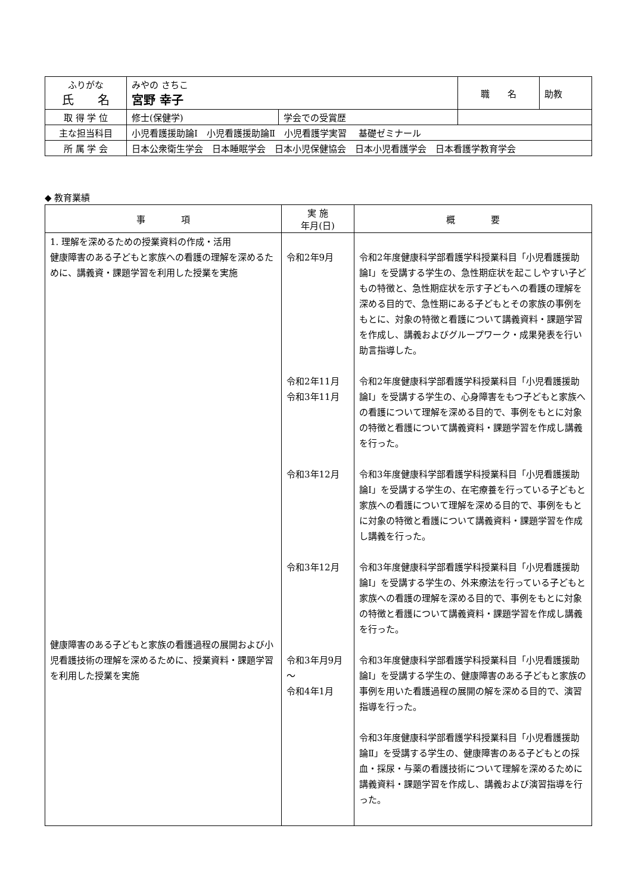| ふりがな 氏 名 | みやの さちこ 宮野 幸子 | | 職 名 | 助教 |
| 取 得 学 位 | 修士(保健学) | 学会での受賞歴 | | |
| 主な担当科目 | 小児看護援助論Ⅰ 小児看護援助論Ⅱ 小児看護学実習 基礎ゼミナール | | | |
| 所 属 学 会 | 日本公衆衛生学会 日本睡眠学会 日本小児保健協会 日本小児看護学会 日本看護学教育学会 | | | |
◆ 教育業績
| 事 項 | 実 施 年月(日) | 概 要 |
| --- | --- | --- |
| 1. 理解を深めるための授業資料の作成・活用 健康障害のある子どもと家族への看護の理解を深めるために、講義資・課題学習を利用した授業を実施 健康障害のある子どもと家族の看護過程の展開および小児看護技術の理解を深めるために、授業資料・課題学習を利用した授業を実施 | 令和2年9月 令和2年11月 令和3年11月 令和3年12月 令和3年12月 令和3年月9月～ 令和4年1月 | 令和2年度健康科学部看護学科授業科目「小児看護援助論Ⅰ」を受講する学生の、急性期症状を起こしやすい子どもの特徴と、急性期症状を示す子どもへの看護の理解を深める目的で、急性期にある子どもとその家族の事例をもとに、対象の特徴と看護について講義資料・課題学習を作成し、講義およびグループワーク・成果発表を行い助言指導した。 令和2年度健康科学部看護学科授業科目「小児看護援助論Ⅰ」を受講する学生の、心身障害をもつ子どもと家族への看護について理解を深める目的で、事例をもとに対象の特徴と看護について講義資料・課題学習を作成し講義を行った。 令和3年度健康科学部看護学科授業科目「小児看護援助論Ⅰ」を受講する学生の、在宅療養を行っている子どもと家族への看護について理解を深める目的で、事例をもとに対象の特徴と看護について講義資料・課題学習を作成し講義を行った。 令和3年度健康科学部看護学科授業科目「小児看護援助論Ⅰ」を受講する学生の、外来療法を行っている子どもと家族への看護の理解を深める目的で、事例をもとに対象の特徴と看護について講義資料・課題学習を作成し講義を行った。 令和3年度健康科学部看護学科授業科目「小児看護援助論Ⅰ」を受講する学生の、健康障害のある子どもと家族の事例を用いた看護過程の展開の解を深める目的で、演習指導を行った。 令和3年度健康科学部看護学科授業科目「小児看護援助論Ⅱ」を受講する学生の、健康障害のある子どもとの採血・採尿・与薬の看護技術について理解を深めるために講義資料・課題学習を作成し、講義および演習指導を行った。 |